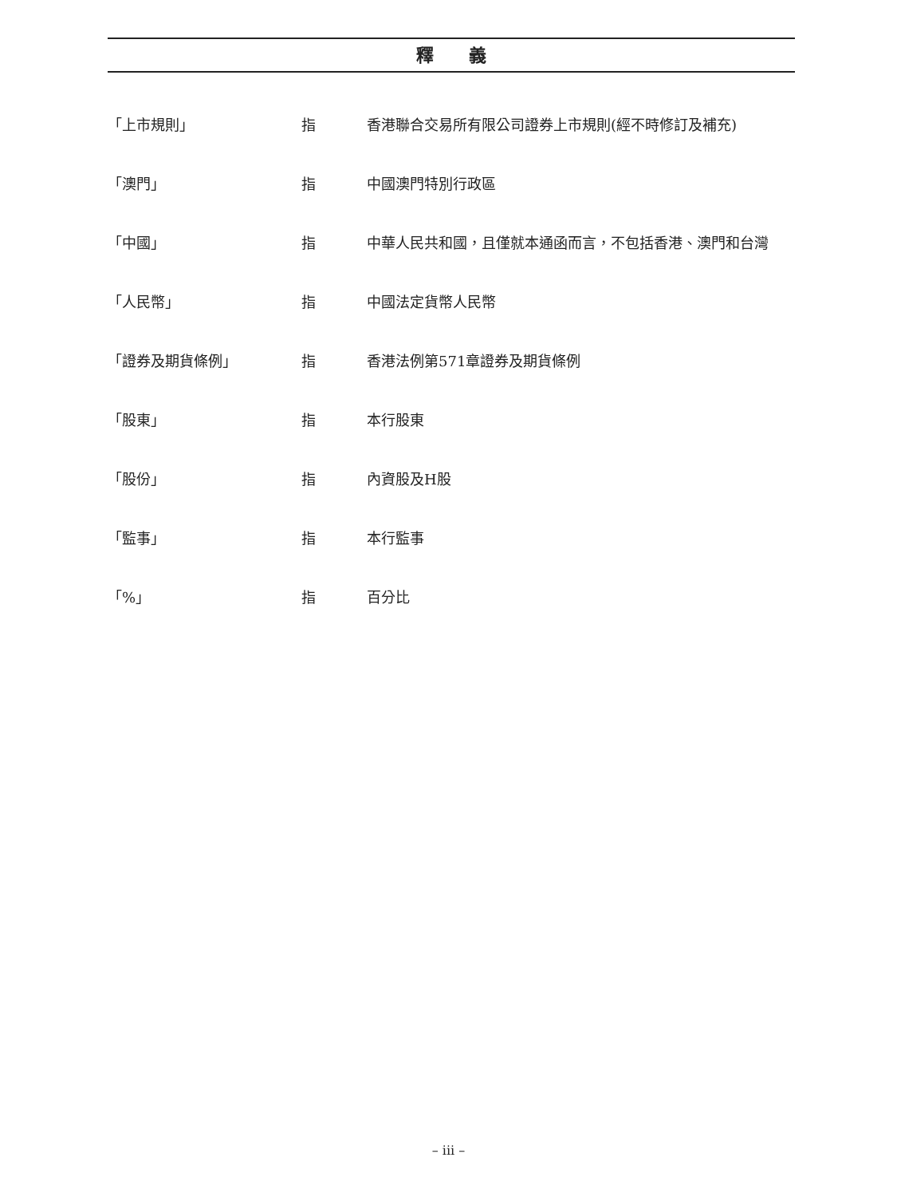釋　　義
「上市規則」 指 香港聯合交易所有限公司證券上市規則(經不時修訂及補充)
「澳門」 指 中國澳門特別行政區
「中國」 指 中華人民共和國，且僅就本通函而言，不包括香港、澳門和台灣
「人民幣」 指 中國法定貨幣人民幣
「證券及期貨條例」 指 香港法例第571章證券及期貨條例
「股東」 指 本行股東
「股份」 指 內資股及H股
「監事」 指 本行監事
「%」 指 百分比
– iii –